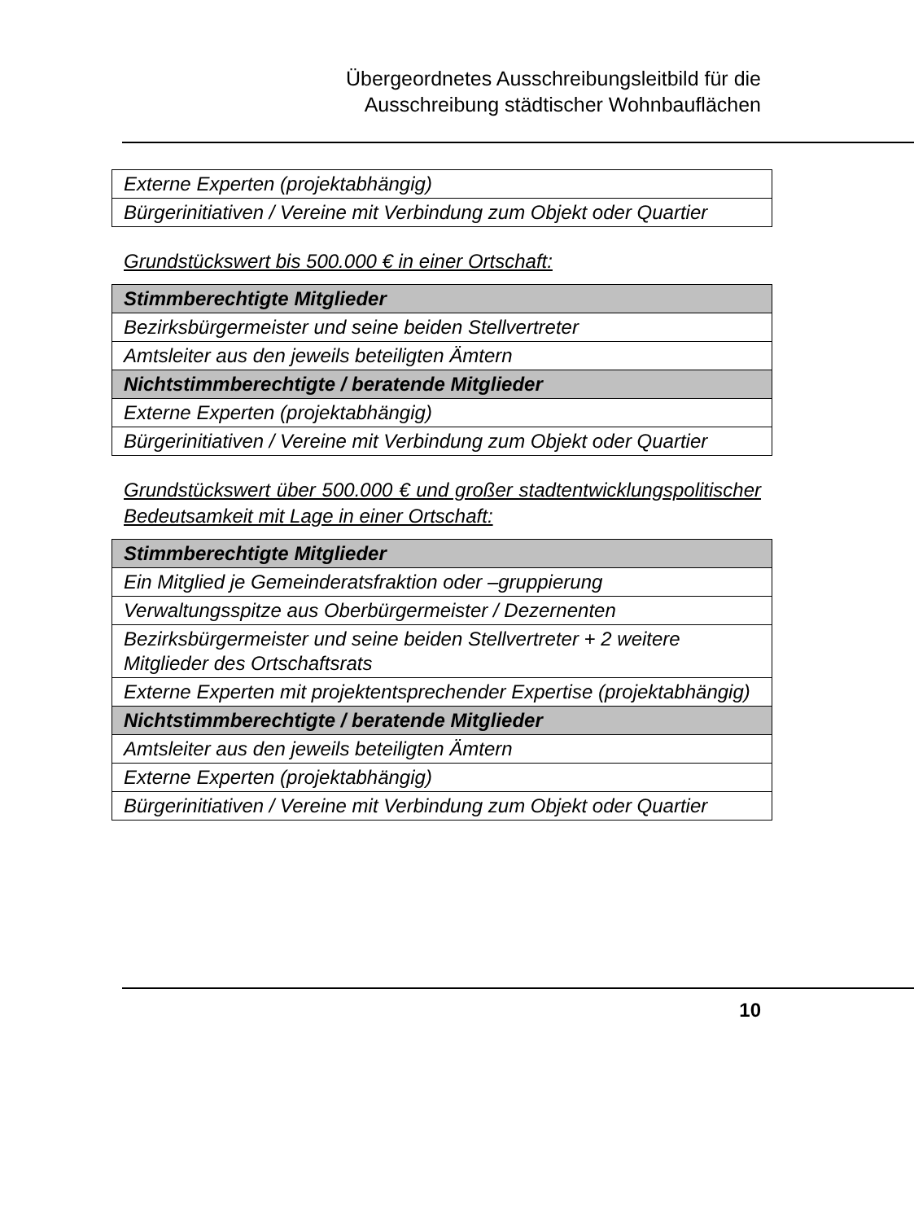Übergeordnetes Ausschreibungsleitbild für die
Ausschreibung städtischer Wohnbauflächen
| Externe Experten (projektabhängig) |
| Bürgerinitiativen / Vereine mit Verbindung zum Objekt oder Quartier |
Grundstückswert bis 500.000 € in einer Ortschaft:
| Stimmberechtigte Mitglieder |
| Bezirksbürgermeister und seine beiden Stellvertreter |
| Amtsleiter aus den jeweils beteiligten Ämtern |
| Nichtstimmberechtigte / beratende Mitglieder |
| Externe Experten (projektabhängig) |
| Bürgerinitiativen / Vereine mit Verbindung zum Objekt oder Quartier |
Grundstückswert über 500.000 € und großer stadtentwicklungspolitischer Bedeutsamkeit mit Lage in einer Ortschaft:
| Stimmberechtigte Mitglieder |
| Ein Mitglied je Gemeinderatsfraktion oder –gruppierung |
| Verwaltungsspitze aus Oberbürgermeister / Dezernenten |
| Bezirksbürgermeister und seine beiden Stellvertreter + 2 weitere Mitglieder des Ortschaftsrats |
| Externe Experten mit projektentsprechender Expertise (projektabhängig) |
| Nichtstimmberechtigte / beratende Mitglieder |
| Amtsleiter aus den jeweils beteiligten Ämtern |
| Externe Experten (projektabhängig) |
| Bürgerinitiativen / Vereine mit Verbindung zum Objekt oder Quartier |
10